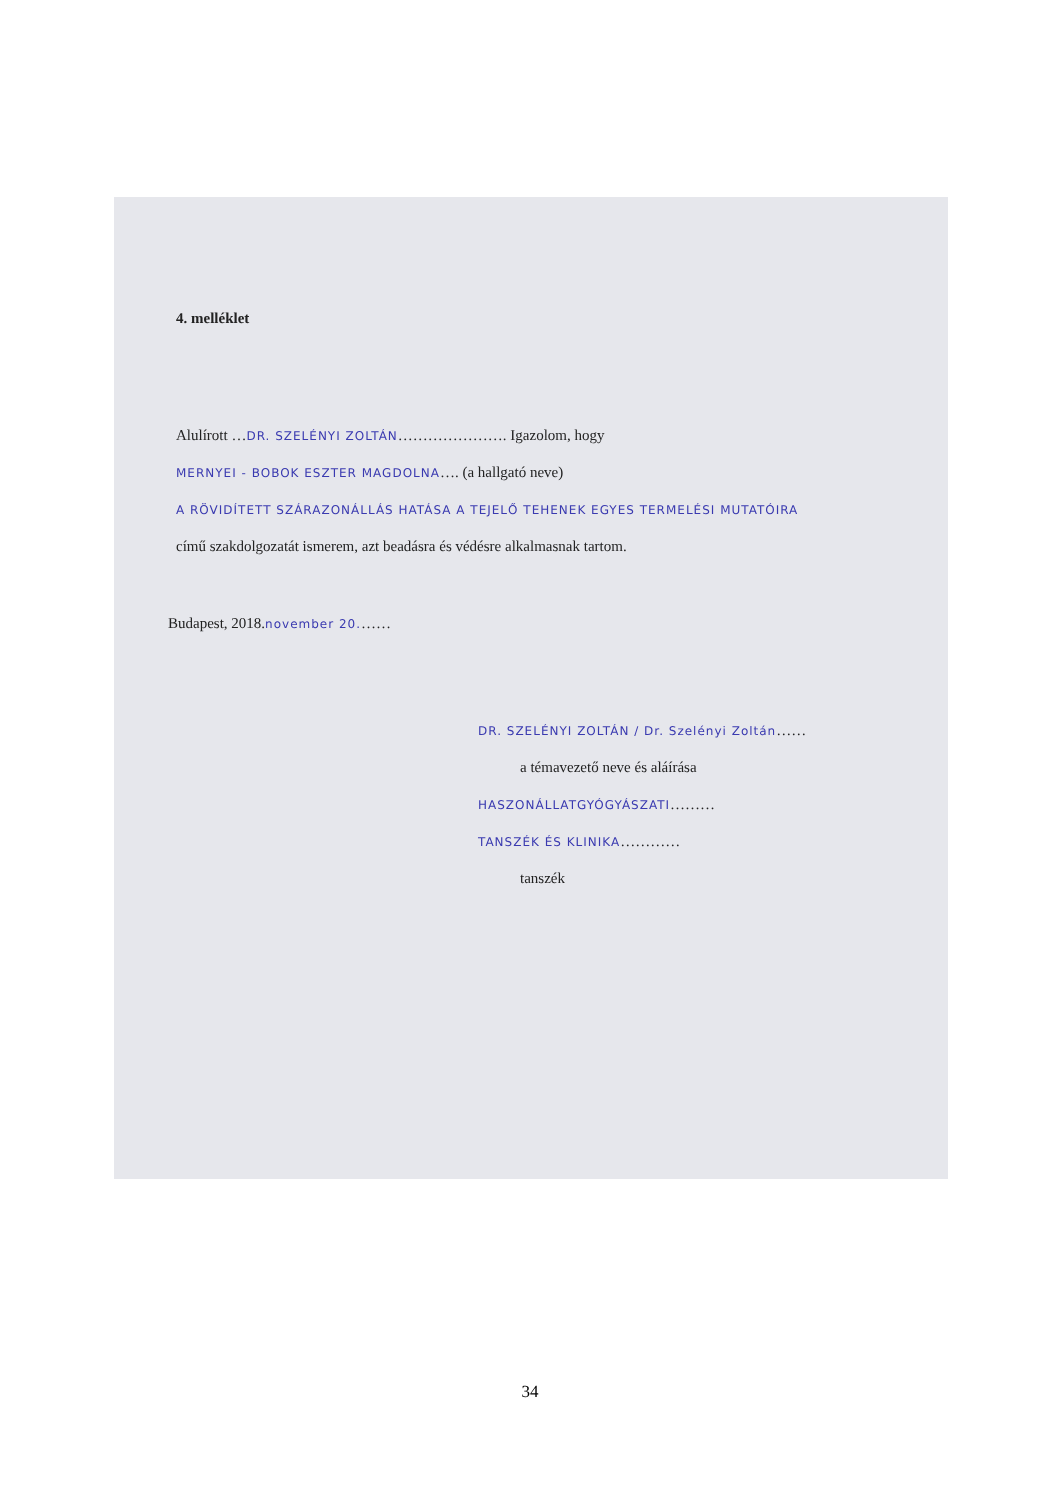4. melléklet
Alulírott …DR. SZELÉNYI ZOLTÁN…………………. Igazolom, hogy
MERNYEI - BOBOK ESZTER MAGDOLNA…. (a hallgató neve)
A RÖVIDÍTETT SZÁRAZONÁLLÁS HATÁSA A TEJELŐ TEHENEK EGYES TERMELÉSI MUTATÓIRA
című szakdolgozatát ismerem, azt beadásra és védésre alkalmasnak tartom.
Budapest, 2018.november 20.……
DR. SZELÉNYI ZOLTÁN / Dr. Szelényi Zoltán……
a témavezető neve és aláírása
HASZONÁLLATGYÓGYÁSZATI………
TANSZÉK ÉS KLINIKA…………
tanszék
34